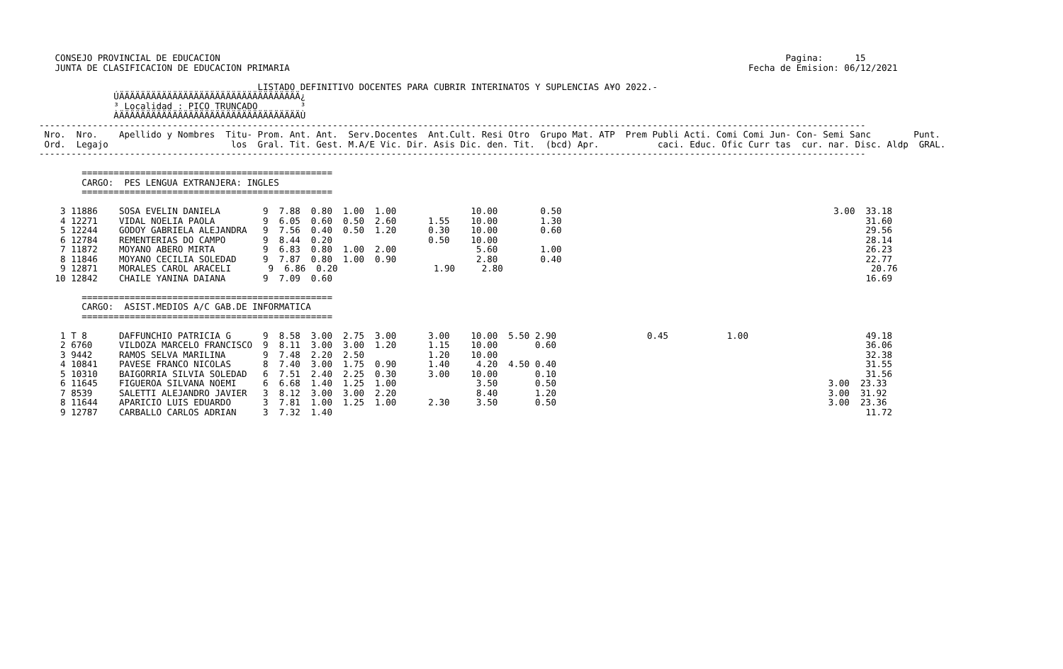CONSEJO PROVINCIAL DE EDUCACION                                                                                                          Pagina:      15
   JUNTA DE CLASIFICACION DE EDUCACION PRIMARIA                                                                                      Fecha de Emision: 06/12/2021

                                         LISTADO DEFINITIVO DOCENTES PARA CUBRIR INTERINATOS Y SUPLENCIAS A¥O 2022.-
              ÚÄÄÄÄÄÄÄÄÄÄÄÄÄÄÄÄÄÄÄÄÄÄÄÄÄÄÄÄÄÄÄÄÄÄ¿
              ³ Localidad : PICO TRUNCADO        ³
              ÀÄÄÄÄÄÄÄÄÄÄÄÄÄÄÄÄÄÄÄÄÄÄÄÄÄÄÄÄÄÄÄÄÄÄÙ
-----------------------------------------------------------------------------------------------------------------------------------------------------------
 Nro.  Nro.    Apellido y Nombres  Titu- Prom. Ant. Ant.  Serv.Docentes  Ant.Cult. Resi Otro  Grupo Mat. ATP  Prem Publi Acti. Comi Comi Jun- Con- Semi Sanc        Punt.
 Ord.  Legajo                       los  Gral. Tit. Gest. M.A/E Vic. Dir. Asis Dic. den. Tit.  (bcd) Apr.           caci. Educ. Ofic Curr tas  cur. nar. Disc. Aldp  GRAL.
-----------------------------------------------------------------------------------------------------------------------------------------------------------

        ===============================================
        CARGO:  PES LENGUA EXTRANJERA: INGLES
        ===============================================

    3 11886    SOSA EVELIN DANIELA        9  7.88  0.80  1.00  1.00              10.00        0.50                                                   3.00  33.18
    4 12271    VIDAL NOELIA PAOLA         9  6.05  0.60  0.50  2.60      1.55    10.00        1.30                                                         31.60
    5 12244    GODOY GABRIELA ALEJANDRA   9  7.56  0.40  0.50  1.20      0.30    10.00        0.60                                                         29.56
    6 12784    REMENTERIAS DO CAMPO       9  8.44  0.20                  0.50    10.00                                                                     28.14
    7 11872    MOYANO ABERO MIRTA         9  6.83  0.80  1.00  2.00               5.60        1.00                                                         26.23
    8 11846    MOYANO CECILIA SOLEDAD     9  7.87  0.80  1.00  0.90               2.80        0.40                                                         22.77
    9 12871    MORALES CAROL ARACELI       9  6.86  0.20                  1.90     2.80                                                                     20.76
   10 12842    CHAILE YANINA DAIANA       9  7.09  0.60                                                                                                    16.69

        ===============================================
        CARGO:  ASIST.MEDIOS A/C GAB.DE INFORMATICA
        ===============================================

    1 T 8      DAFFUNCHIO PATRICIA G      9  8.58  3.00  2.75  3.00      3.00    10.00  5.50 2.90                 0.45           1.00                      49.18
    2 6760     VILDOZA MARCELO FRANCISCO  9  8.11  3.00  3.00  1.20      1.15    10.00       0.60                                                          36.06
    3 9442     RAMOS SELVA MARILINA       9  7.48  2.20  2.50            1.20    10.00                                                                     32.38
    4 10841    PAVESE FRANCO NICOLAS      8  7.40  3.00  1.75  0.90      1.40     4.20  4.50 0.40                                                          31.55
    5 10310    BAIGORRIA SILVIA SOLEDAD   6  7.51  2.40  2.25  0.30      3.00    10.00       0.10                                                          31.56
    6 11645    FIGUEROA SILVANA NOEMI     6  6.68  1.40  1.25  1.00               3.50       0.50                                                   3.00  23.33
    7 8539     SALETTI ALEJANDRO JAVIER   3  8.12  3.00  3.00  2.20               8.40       1.20                                                   3.00  31.92
    8 11644    APARICIO LUIS EDUARDO      3  7.81  1.00  1.25  1.00      2.30     3.50       0.50                                                   3.00  23.36
    9 12787    CARBALLO CARLOS ADRIAN     3  7.32  1.40                                                                                                    11.72